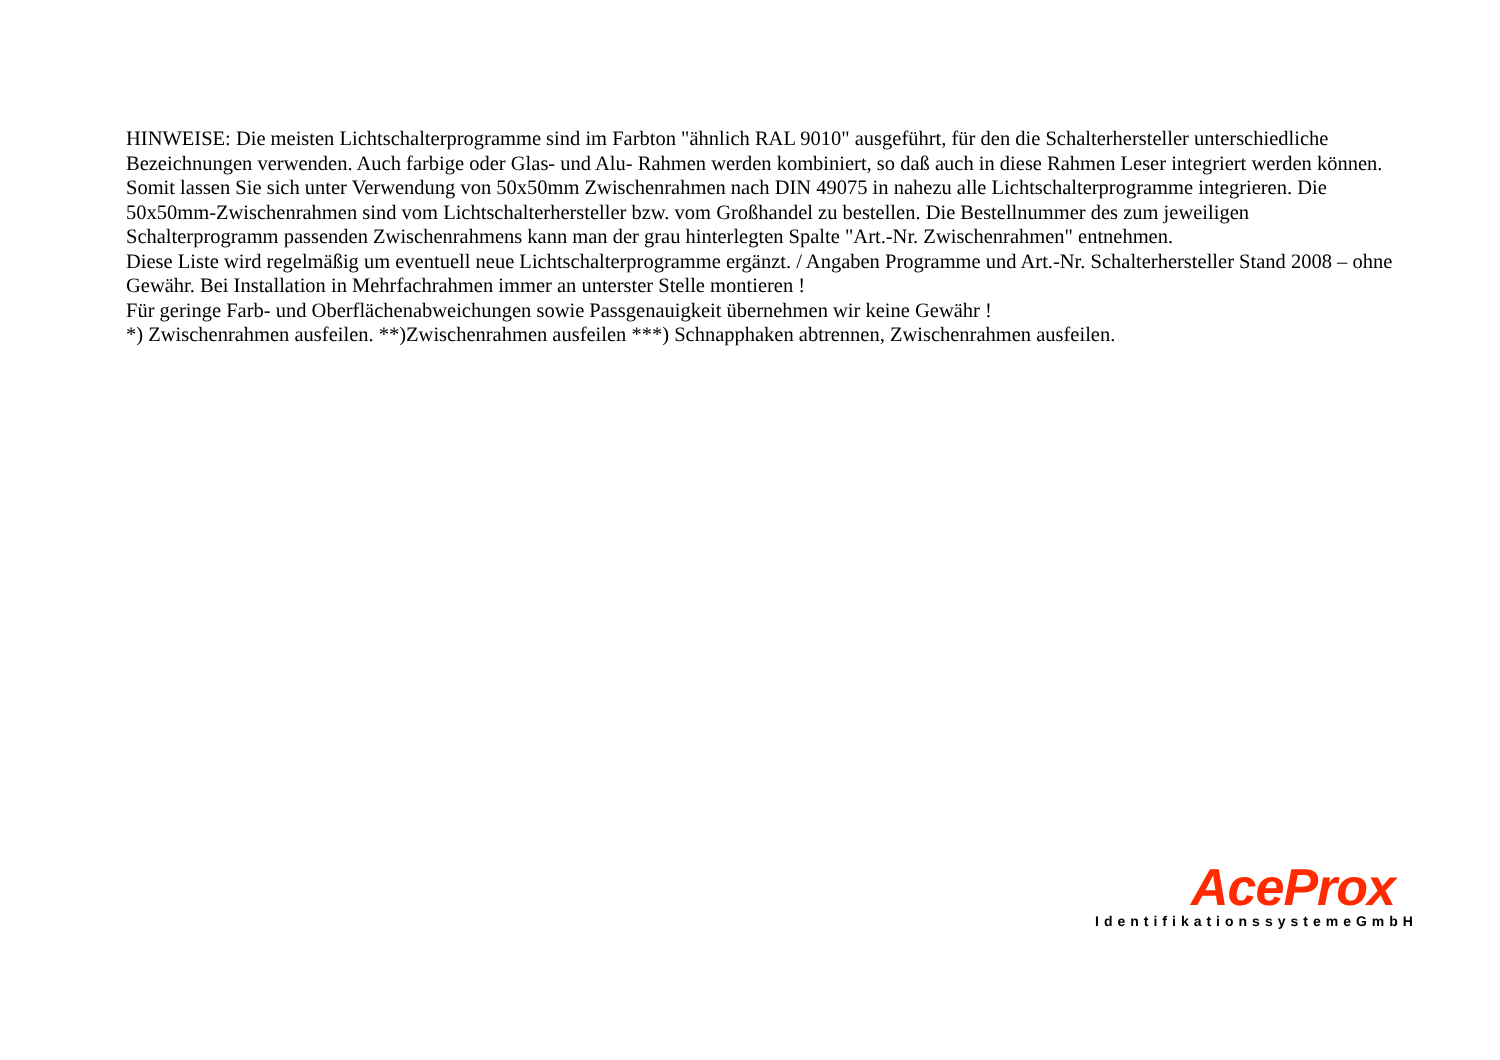HINWEISE: Die meisten Lichtschalterprogramme sind im Farbton "ähnlich RAL 9010" ausgeführt, für den die Schalterhersteller unterschiedliche Bezeichnungen verwenden. Auch farbige oder Glas- und Alu- Rahmen werden kombiniert, so daß auch in diese Rahmen Leser integriert werden können. Somit lassen Sie sich unter Verwendung von 50x50mm Zwischenrahmen nach DIN 49075 in nahezu alle Lichtschalterprogramme integrieren. Die 50x50mm-Zwischenrahmen sind vom Lichtschalterhersteller bzw. vom Großhandel zu bestellen. Die Bestellnummer des zum jeweiligen Schalterprogramm passenden Zwischenrahmens kann man der grau hinterlegten Spalte "Art.-Nr. Zwischenrahmen" entnehmen.
Diese Liste wird regelmäßig um eventuell neue Lichtschalterprogramme ergänzt. / Angaben Programme und Art.-Nr. Schalterhersteller Stand 2008 – ohne Gewähr. Bei Installation in Mehrfachrahmen immer an unterster Stelle montieren !
Für geringe Farb- und Oberflächenabweichungen sowie Passgenauigkeit übernehmen wir keine Gewähr !
*) Zwischenrahmen ausfeilen. **)Zwischenrahmen ausfeilen ***) Schnapphaken abtrennen, Zwischenrahmen ausfeilen.
AceProx
IdentifikationssystemeGmbH